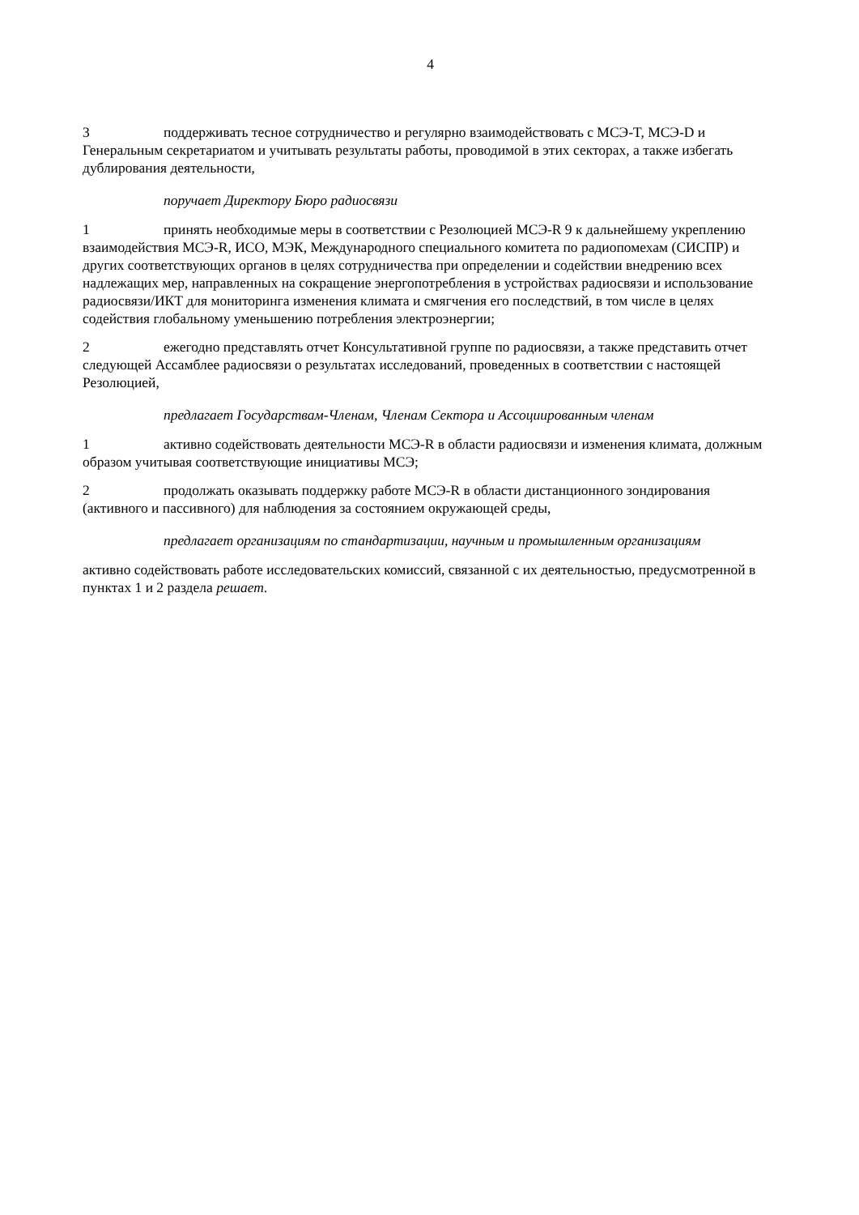4
3 поддерживать тесное сотрудничество и регулярно взаимодействовать с МСЭ-T, МСЭ-D и Генеральным секретариатом и учитывать результаты работы, проводимой в этих секторах, а также избегать дублирования деятельности,
поручает Директору Бюро радиосвязи
1 принять необходимые меры в соответствии с Резолюцией МСЭ-R 9 к дальнейшему укреплению взаимодействия МСЭ-R, ИСО, МЭК, Международного специального комитета по радиопомехам (СИСПР) и других соответствующих органов в целях сотрудничества при определении и содействии внедрению всех надлежащих мер, направленных на сокращение энергопотребления в устройствах радиосвязи и использование радиосвязи/ИКТ для мониторинга изменения климата и смягчения его последствий, в том числе в целях содействия глобальному уменьшению потребления электроэнергии;
2 ежегодно представлять отчет Консультативной группе по радиосвязи, а также представить отчет следующей Ассамблее радиосвязи о результатах исследований, проведенных в соответствии с настоящей Резолюцией,
предлагает Государствам-Членам, Членам Сектора и Ассоциированным членам
1 активно содействовать деятельности МСЭ-R в области радиосвязи и изменения климата, должным образом учитывая соответствующие инициативы МСЭ;
2 продолжать оказывать поддержку работе МСЭ-R в области дистанционного зондирования (активного и пассивного) для наблюдения за состоянием окружающей среды,
предлагает организациям по стандартизации, научным и промышленным организациям
активно содействовать работе исследовательских комиссий, связанной с их деятельностью, предусмотренной в пунктах 1 и 2 раздела решает.